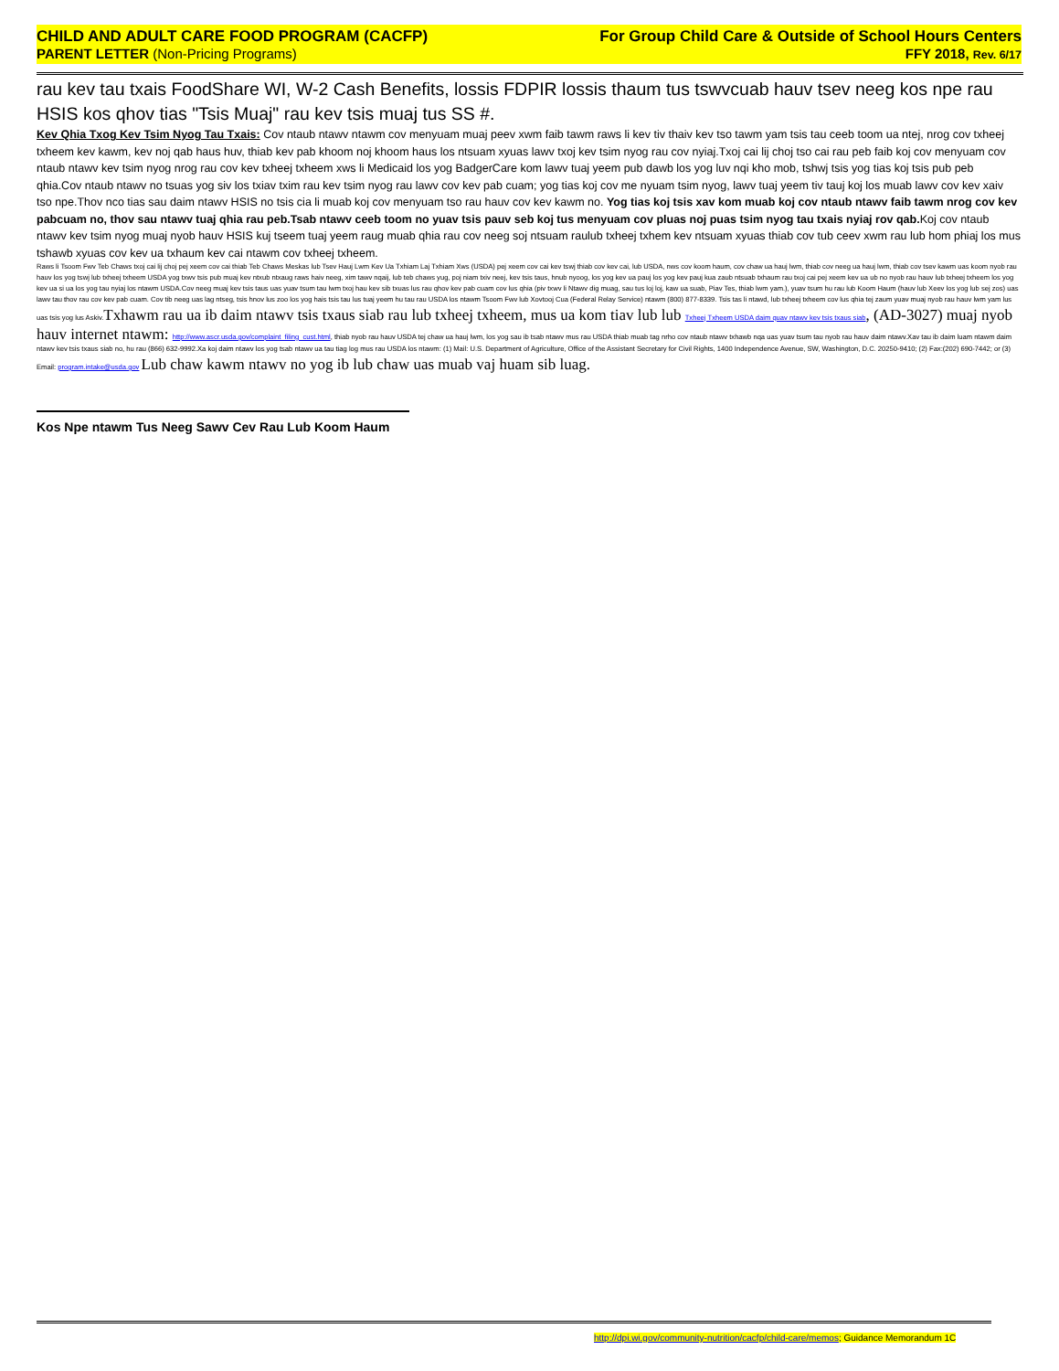CHILD AND ADULT CARE FOOD PROGRAM (CACFP) For Group Child Care & Outside of School Hours Centers
PARENT LETTER (Non-Pricing Programs) FFY 2018, Rev. 6/17
rau kev tau txais FoodShare WI, W-2 Cash Benefits, lossis FDPIR lossis thaum tus tswvcuab hauv tsev neeg kos npe rau HSIS kos qhov tias "Tsis Muaj" rau kev tsis muaj tus SS #.
Kev Qhia Txog Kev Tsim Nyog Tau Txais: Cov ntaub ntawv ntawm cov menyuam muaj peev xwm faib tawm raws li kev tiv thaiv kev tso tawm yam tsis tau ceeb toom ua ntej, nrog cov txheej txheem kev kawm, kev noj qab haus huv, thiab kev pab khoom noj khoom haus los ntsuam xyuas lawv txoj kev tsim nyog rau cov nyiaj.Txoj cai lij choj tso cai rau peb faib koj cov menyuam cov ntaub ntawv kev tsim nyog nrog rau cov kev txheej txheem xws li Medicaid los yog BadgerCare kom lawv tuaj yeem pub dawb los yog luv nqi kho mob, tshwj tsis yog tias koj tsis pub peb qhia.Cov ntaub ntawv no tsuas yog siv los txiav txim rau kev tsim nyog rau lawv cov kev pab cuam; yog tias koj cov me nyuam tsim nyog, lawv tuaj yeem tiv tauj koj los muab lawv cov kev xaiv tso npe.Thov nco tias sau daim ntawv HSIS no tsis cia li muab koj cov menyuam tso rau hauv cov kev kawm no. Yog tias koj tsis xav kom muab koj cov ntaub ntawv faib tawm nrog cov kev pabcuam no, thov sau ntawv tuaj qhia rau peb.Tsab ntawv ceeb toom no yuav tsis pauv seb koj tus menyuam cov pluas noj puas tsim nyog tau txais nyiaj rov qab. Koj cov ntaub ntawv kev tsim nyog muaj nyob hauv HSIS kuj tseem tuaj yeem raug muab qhia rau cov neeg soj ntsuam raulub txheej txhem kev ntsuam xyuas thiab cov tub ceev xwm rau lub hom phiaj los mus tshawb xyuas cov kev ua txhaum kev cai ntawm cov txheej txheem.
Raws li Tsoom Fwv Teb Chaws txoj cai lij choj pej xeem cov cai thiab Teb Chaws Meskas lub Tsev Hauj Lwm Kev Ua Txhiam Laj Txhiam Xws (USDA) pej xeem cov cai kev tswj thiab cov kev cai, lub USDA, nws cov koom haum, cov chaw ua hauj lwm, thiab cov neeg ua hauj lwm, thiab cov tsev kawm uas koom nyob rau hauv los yog tswj lub txheej txheem USDA yog txwv tsis pub muaj kev ntxub ntxaug raws haiv neeg, xim tawv nqaij, lub teb chaws yug, poj niam txiv neej, kev tsis taus, hnub nyoog, los yog kev ua pauj los yog kev pauj kua zaub ntsuab txhaum rau txoj cai pej xeem kev ua ub no nyob rau hauv lub txheej txheem los yog kev ua si ua los yog tau nyiaj los ntawm USDA.Cov neeg muaj kev tsis taus uas yuav tsum tau lwm txoj hau kev sib txuas lus rau qhov kev pab cuam cov lus qhia (piv txwv li Ntawv dig muag, sau tus loj loj, kaw ua suab, Piav Tes, thiab lwm yam.), yuav tsum hu rau lub Koom Haum (hauv lub Xeev los yog lub sej zos) uas lawv tau thov rau cov kev pab cuam. Cov tib neeg uas lag ntseg, tsis hnov lus zoo los yog hais tsis tau lus tuaj yeem hu tau rau USDA los ntawm Tsoom Fwv lub Xovtooj Cua (Federal Relay Service) ntawm (800) 877-8339. Tsis tas li ntawd, lub txheej txheem cov lus qhia tej zaum yuav muaj nyob rau hauv lwm yam lus uas tsis yog lus Askiv.Txhawm rau ua ib daim ntawv tsis txaus siab rau lub txheej txheem, mus ua kom tiav lub lub Txheej Txheem USDA daim quav ntawv kev tsis txaus siab, (AD-3027) muaj nyob hauv internet ntawm: http://www.ascr.usda.gov/complaint_filing_cust.html, thiab nyob rau hauv USDA tej chaw ua hauj lwm, los yog sau ib tsab ntawv mus rau USDA thiab muab tag nrho cov ntaub ntawv txhawb nqa uas yuav tsum tau nyob rau hauv daim ntawv.Xav tau ib daim luam ntawm daim ntawv kev tsis txaus siab no, hu rau (866) 632-9992.Xa koj daim ntawv los yog tsab ntawv ua tau tiag log mus rau USDA los ntawm: (1) Mail: U.S. Department of Agriculture, Office of the Assistant Secretary for Civil Rights, 1400 Independence Avenue, SW, Washington, D.C. 20250-9410; (2) Fax:(202) 690-7442; or (3) Email: program.intake@usda.gov Lub chaw kawm ntawv no yog ib lub chaw uas muab vaj huam sib luag.
Kos Npe ntawm Tus Neeg Sawv Cev Rau Lub Koom Haum
http://dpi.wi.gov/community-nutrition/cacfp/child-care/memos; Guidance Memorandum 1C